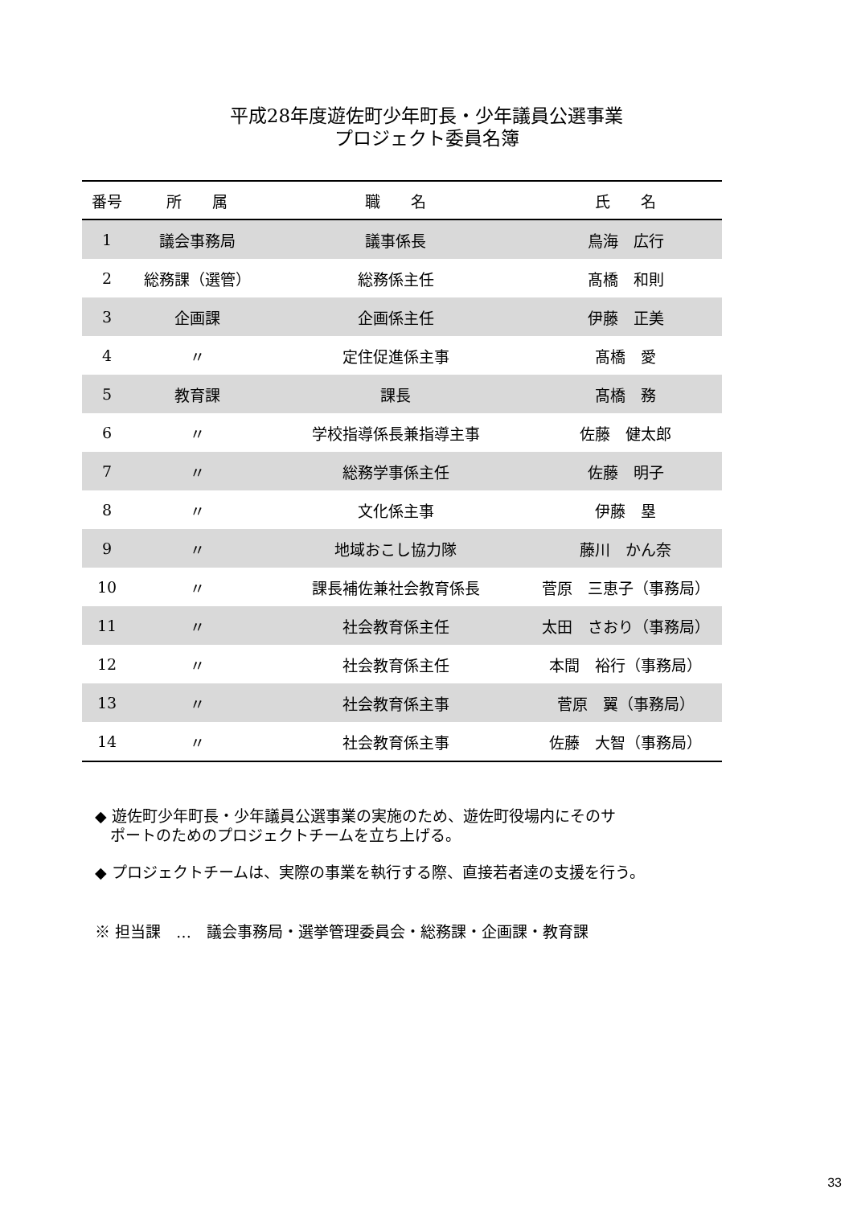平成28年度遊佐町少年町長・少年議員公選事業
プロジェクト委員名簿
| 番号 | 所 属 | 職 名 | 氏 名 |
| --- | --- | --- | --- |
| 1 | 議会事務局 | 議事係長 | 鳥海 広行 |
| 2 | 総務課（選管） | 総務係主任 | 髙橋 和則 |
| 3 | 企画課 | 企画係主任 | 伊藤 正美 |
| 4 | 〃 | 定住促進係主事 | 髙橋 愛 |
| 5 | 教育課 | 課長 | 髙橋 務 |
| 6 | 〃 | 学校指導係長兼指導主事 | 佐藤 健太郎 |
| 7 | 〃 | 総務学事係主任 | 佐藤 明子 |
| 8 | 〃 | 文化係主事 | 伊藤 塁 |
| 9 | 〃 | 地域おこし協力隊 | 藤川 かん奈 |
| 10 | 〃 | 課長補佐兼社会教育係長 | 菅原 三恵子（事務局） |
| 11 | 〃 | 社会教育係主任 | 太田 さおり（事務局） |
| 12 | 〃 | 社会教育係主任 | 本間 裕行（事務局） |
| 13 | 〃 | 社会教育係主事 | 菅原 翼（事務局） |
| 14 | 〃 | 社会教育係主事 | 佐藤 大智（事務局） |
◆ 遊佐町少年町長・少年議員公選事業の実施のため、遊佐町役場内にそのサ
　ポートのためのプロジェクトチームを立ち上げる。
◆ プロジェクトチームは、実際の事業を執行する際、直接若者達の支援を行う。
※ 担当課　…　議会事務局・選挙管理委員会・総務課・企画課・教育課
33